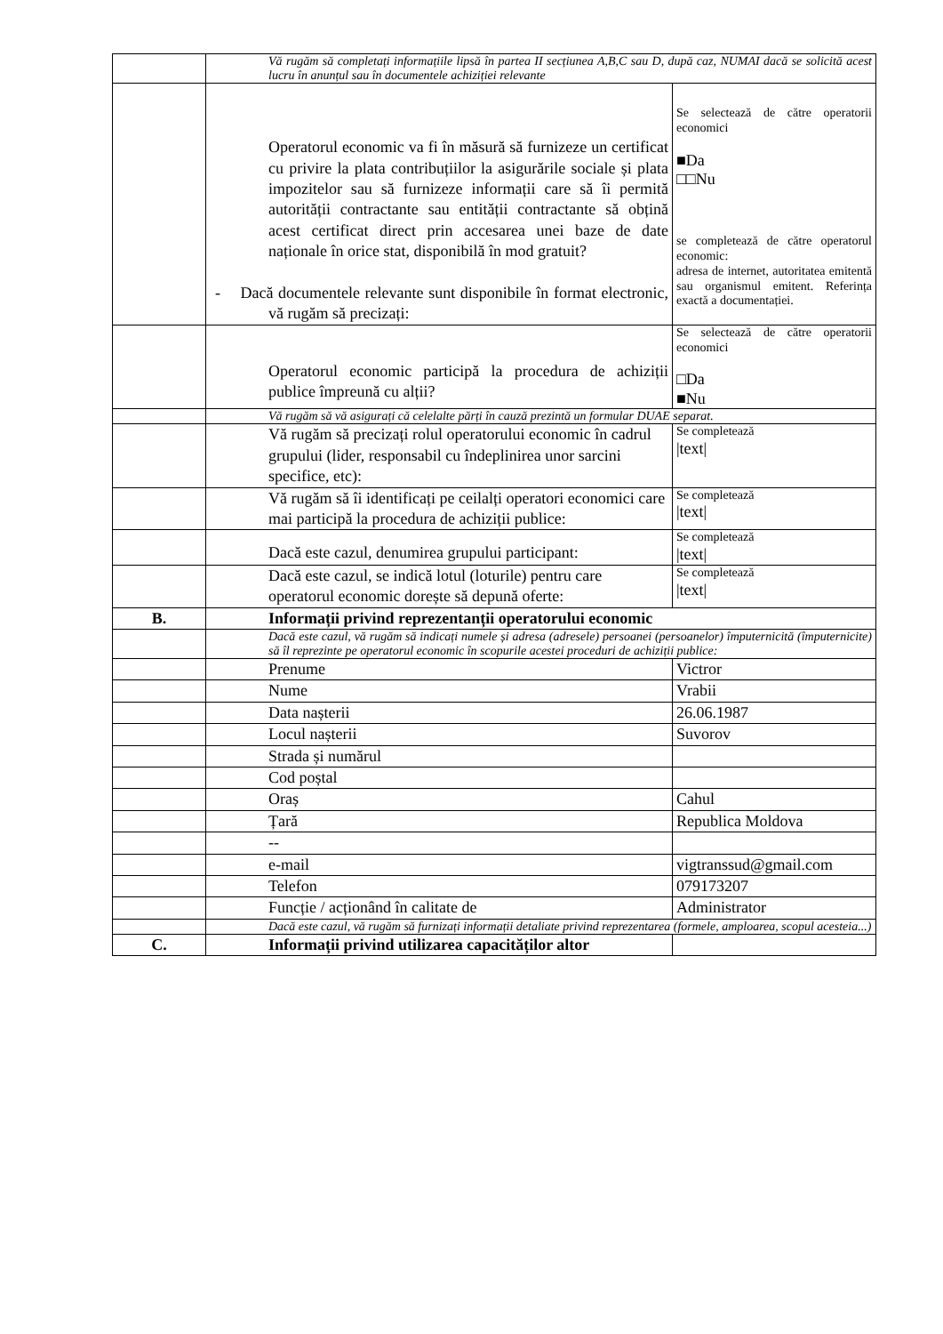| | Vă rugăm să completați informațiile lipsă în partea II secțiunea A,B,C sau D, după caz, NUMAI dacă se solicită acest lucru în anunțul sau în documentele achiziției relevante | |
| | Operatorul economic va fi în măsură să furnizeze un certificat cu privire la plata contribuțiilor la asigurările sociale și plata impozitelor sau să furnizeze informații care să îi permită autorității contractante sau entității contractante să obțină acest certificat direct prin accesarea unei baze de date naționale în orice stat, disponibilă în mod gratuit? - Dacă documentele relevante sunt disponibile în format electronic, vă rugăm să precizați: | Se selectează de către operatorii economici ■Da □□Nu se completează de către operatorul economic: adresa de internet, autoritatea emitentă sau organismul emitent. Referința exactă a documentației. |
| | Operatorul economic participă la procedura de achiziții publice împreună cu alții? | Se selectează de către operatorii economici □Da ■Nu |
| | Vă rugăm să vă asigurați că celelalte părți în cauză prezintă un formular DUAE separat. | |
| | Vă rugăm să precizați rolul operatorului economic în cadrul grupului (lider, responsabil cu îndeplinirea unor sarcini specifice, etc): | Se completează /text/ |
| | Vă rugăm să îi identificați pe ceilalți operatori economici care mai participă la procedura de achiziții publice: | Se completează /text/ |
| | Dacă este cazul, denumirea grupului participant: | Se completează /text/ |
| | Dacă este cazul, se indică lotul (loturile) pentru care operatorul economic dorește să depună oferte: | Se completează /text/ |
| B. | Informații privind reprezentanții operatorului economic | |
| | Dacă este cazul, vă rugăm să indicați numele și adresa (adresele) persoanei (persoanelor) împuternicită (împuternicite) să îl reprezinte pe operatorul economic în scopurile acestei proceduri de achiziții publice: | |
| | Prenume | Victror |
| | Nume | Vrabii |
| | Data nașterii | 26.06.1987 |
| | Locul nașterii | Suvorov |
| | Strada și numărul | |
| | Cod poștal | |
| | Oraș | Cahul |
| | Țară | Republica Moldova |
| | -- | |
| | e-mail | vigtranssud@gmail.com |
| | Telefon | 079173207 |
| | Funcție / acționând în calitate de | Administrator |
| | Dacă este cazul, vă rugăm să furnizați informații detaliate privind reprezentarea (formele, amploarea, scopul acesteia...) | |
| C. | Informații privind utilizarea capacităților altor | |